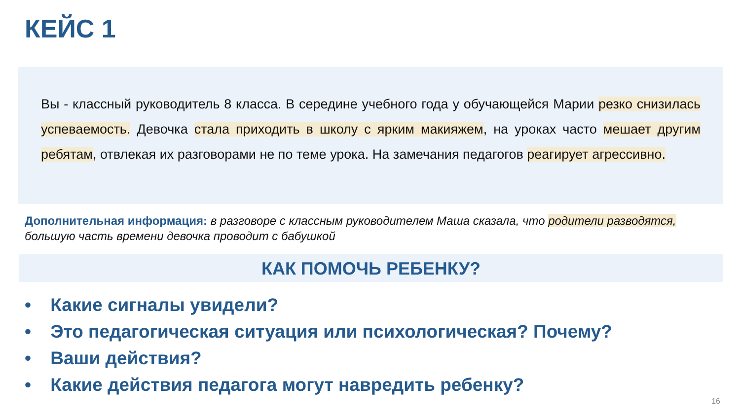КЕЙС 1
Вы - классный руководитель 8 класса. В середине учебного года у обучающейся Марии резко снизилась успеваемость. Девочка стала приходить в школу с ярким макияжем, на уроках часто мешает другим ребятам, отвлекая их разговорами не по теме урока. На замечания педагогов реагирует агрессивно.
Дополнительная информация: в разговоре с классным руководителем Маша сказала, что родители разводятся, большую часть времени девочка проводит с бабушкой
КАК ПОМОЧЬ РЕБЕНКУ?
• Какие сигналы увидели?
• Это педагогическая ситуация или психологическая? Почему?
• Ваши действия?
• Какие действия педагога могут навредить ребенку?
16